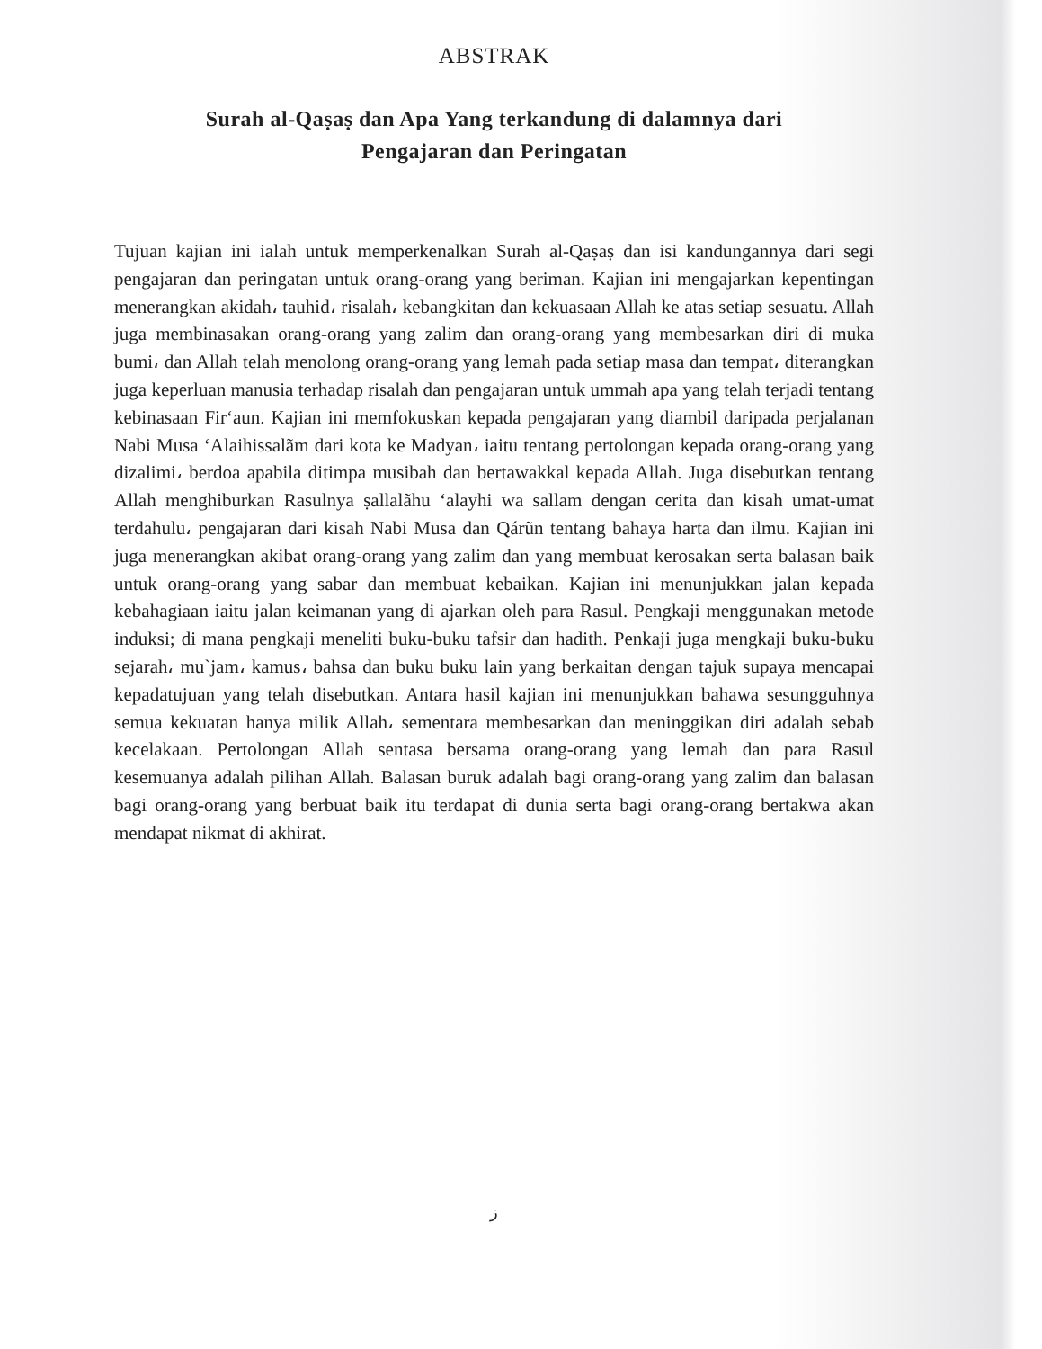ABSTRAK
Surah al-Qaṣaṣ dan Apa Yang terkandung di dalamnya dari
Pengajaran dan Peringatan
Tujuan kajian ini ialah untuk memperkenalkan Surah al-Qaṣaṣ dan isi kandungannya dari segi pengajaran dan peringatan untuk orang-orang yang beriman. Kajian ini mengajarkan kepentingan menerangkan akidah، tauhid، risalah، kebangkitan dan kekuasaan Allah ke atas setiap sesuatu. Allah juga membinasakan orang-orang yang zalim dan orang-orang yang membesarkan diri di muka bumi، dan Allah telah menolong orang-orang yang lemah pada setiap masa dan tempat، diterangkan juga keperluan manusia terhadap risalah dan pengajaran untuk ummah apa yang telah terjadi tentang kebinasaan Fir‘aun. Kajian ini memfokuskan kepada pengajaran yang diambil daripada perjalanan Nabi Musa ‘Alaihissalãm dari kota ke Madyan، iaitu tentang pertolongan kepada orang-orang yang dizalimi، berdoa apabila ditimpa musibah dan bertawakkal kepada Allah. Juga disebutkan tentang Allah menghiburkan Rasulnya ṣallalãhu ‘alayhi wa sallam dengan cerita dan kisah umat-umat terdahulu، pengajaran dari kisah Nabi Musa dan Qárũn tentang bahaya harta dan ilmu. Kajian ini juga menerangkan akibat orang-orang yang zalim dan yang membuat kerosakan serta balasan baik untuk orang-orang yang sabar dan membuat kebaikan. Kajian ini menunjukkan jalan kepada kebahagiaan iaitu jalan keimanan yang di ajarkan oleh para Rasul. Pengkaji menggunakan metode induksi; di mana pengkaji meneliti buku-buku tafsir dan hadith. Penkaji juga mengkaji buku-buku sejarah، mu`jam، kamus، bahsa dan buku buku lain yang berkaitan dengan tajuk supaya mencapai kepadatujuan yang telah disebutkan. Antara hasil kajian ini menunjukkan bahawa sesungguhnya semua kekuatan hanya milik Allah، sementara membesarkan dan meninggikan diri adalah sebab kecelakaan. Pertolongan Allah sentasa bersama orang-orang yang lemah dan para Rasul kesemuanya adalah pilihan Allah. Balasan buruk adalah bagi orang-orang yang zalim dan balasan bagi orang-orang yang berbuat baik itu terdapat di dunia serta bagi orang-orang bertakwa akan mendapat nikmat di akhirat.
ز